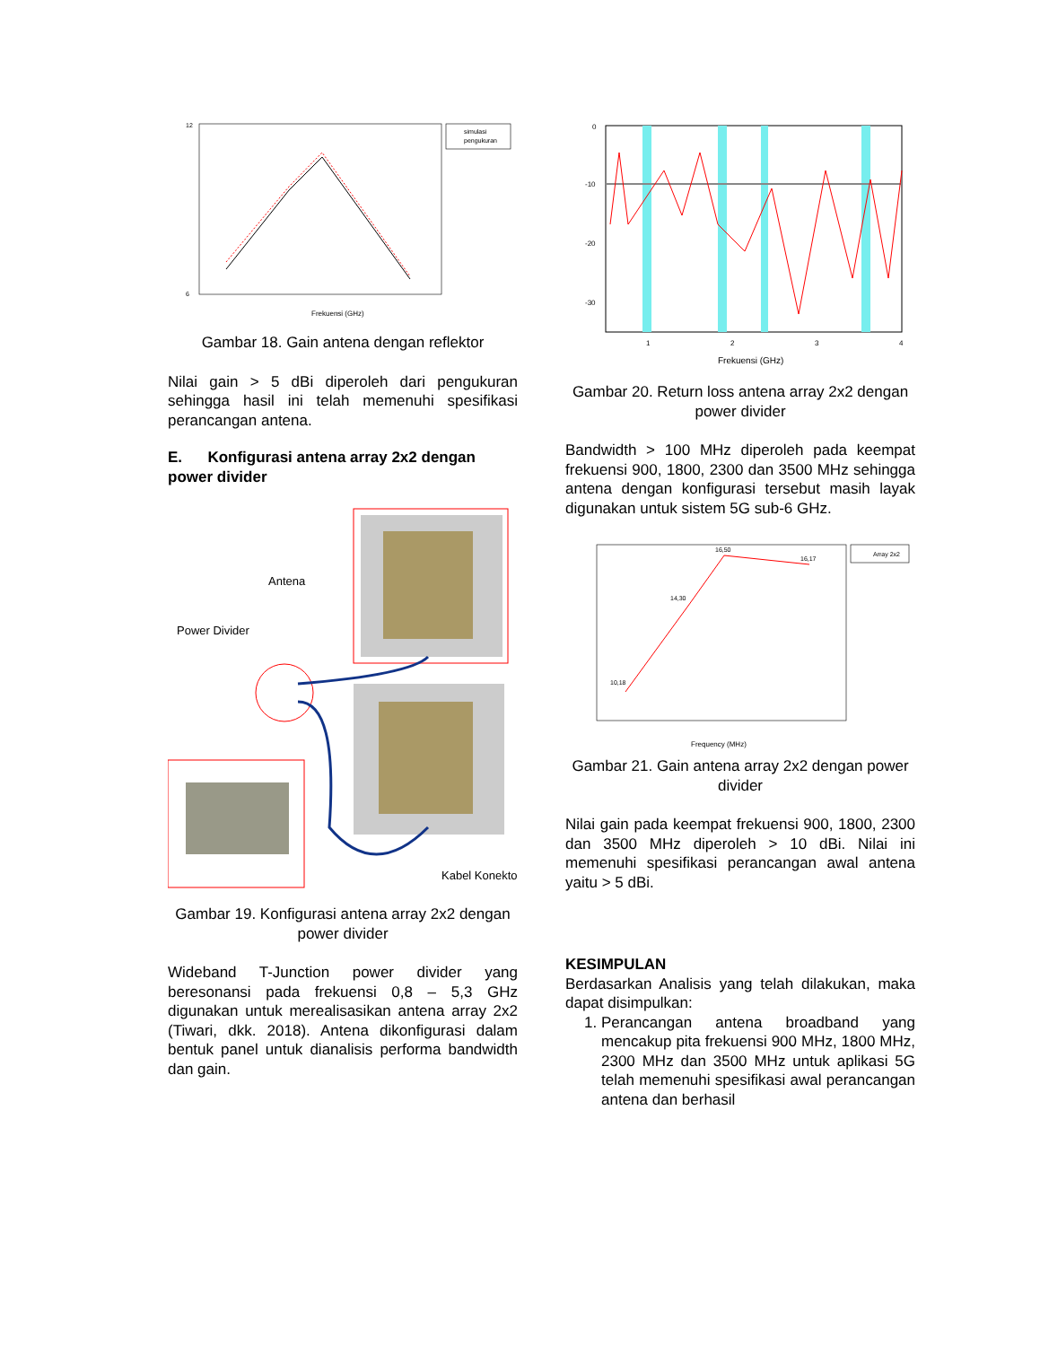12
6
simulasi
pengukuran
Frekuensi (GHz)
Gambar 18. Gain antena dengan reflektor
Nilai gain > 5 dBi diperoleh dari pengukuran sehingga hasil ini telah memenuhi spesifikasi perancangan antena.
E. Konfigurasi antena array 2x2 dengan power divider
Antena
Power Divider
Kabel Konektor
Gambar 19. Konfigurasi antena array 2x2 dengan power divider
Wideband T-Junction power divider yang beresonansi pada frekuensi 0,8 – 5,3 GHz digunakan untuk merealisasikan antena array 2x2 (Tiwari, dkk. 2018). Antena dikonfigurasi dalam bentuk panel untuk dianalisis performa bandwidth dan gain.
0
-10
-20
-30
1
2
3
4
Frekuensi (GHz)
Gambar 20. Return loss antena array 2x2 dengan power divider
Bandwidth > 100 MHz diperoleh pada keempat frekuensi 900, 1800, 2300 dan 3500 MHz sehingga antena dengan konfigurasi tersebut masih layak digunakan untuk sistem 5G sub-6 GHz.
10,18
14,30
16,50
16,17
Array 2x2
Frequency (MHz)
Gambar 21. Gain antena array 2x2 dengan power divider
Nilai gain pada keempat frekuensi 900, 1800, 2300 dan 3500 MHz diperoleh > 10 dBi. Nilai ini memenuhi spesifikasi perancangan awal antena yaitu > 5 dBi.
KESIMPULAN
Berdasarkan Analisis yang telah dilakukan, maka dapat disimpulkan:
1. Perancangan antena broadband yang mencakup pita frekuensi 900 MHz, 1800 MHz, 2300 MHz dan 3500 MHz untuk aplikasi 5G telah memenuhi spesifikasi awal perancangan antena dan berhasil